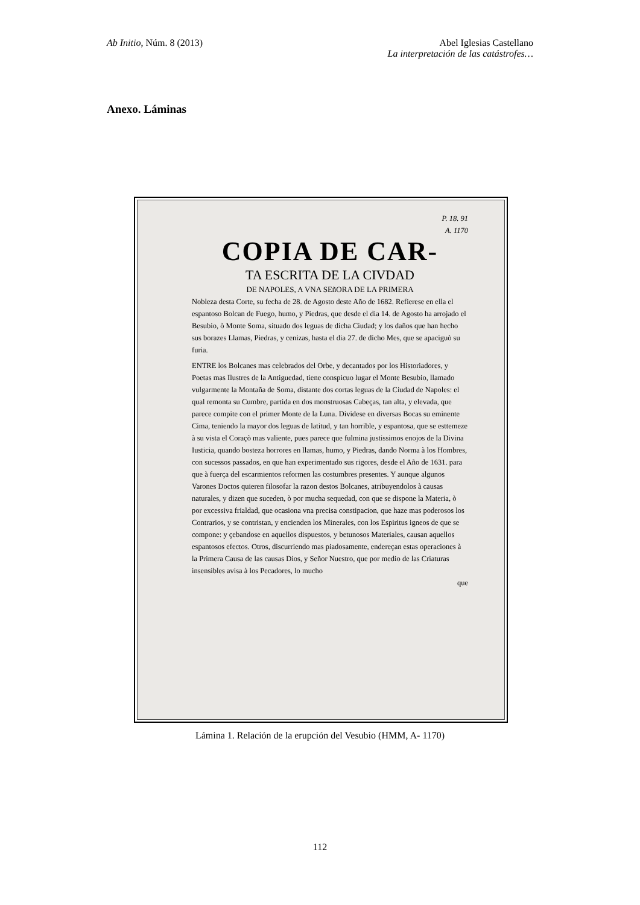Ab Initio, Núm. 8 (2013) Abel Iglesias Castellano
La interpretación de las catástrofes…
Anexo. Láminas
P. 18. 91
A. 1170
COPIA DE CAR-
TA ESCRITA DE LA CIVDAD
DE NAPOLES, A VNA SEñORA DE LA PRIMERA
Nobleza desta Corte, su fecha de 28. de Agosto deste Año de 1682. Refierese en ella el espantoso Bolcan de Fuego, humo, y Piedras, que desde el dia 14. de Agosto ha arrojado el Besubio, ò Monte Soma, situado dos leguas de dicha Ciudad; y los daños que han hecho sus borazes Llamas, Piedras, y cenizas, hasta el dia 27. de dicho Mes, que se apaciguò su furia.
ENTRE los Bolcanes mas celebrados del Orbe, y decantados por los Historiadores, y Poetas mas Ilustres de la Antiguedad, tiene conspicuo lugar el Monte Besubio, llamado vulgarmente la Montaña de Soma, distante dos cortas leguas de la Ciudad de Napoles: el qual remonta su Cumbre, partida en dos monstruosas Cabeças, tan alta, y elevada, que parece compite con el primer Monte de la Luna. Dividese en diversas Bocas su eminente Cima, teniendo la mayor dos leguas de latitud, y tan horrible, y espantosa, que se esttemeze à su vista el Coraçò mas valiente, pues parece que fulmina justissimos enojos de la Divina Iusticia, quando bosteza horrores en llamas, humo, y Piedras, dando Norma à los Hombres, con sucessos passados, en que han experimentado sus rigores, desde el Año de 1631. para que à fuerça del escarmientos reformen las costumbres presentes. Y aunque algunos Varones Doctos quieren filosofar la razon destos Bolcanes, atribuyendolos à causas naturales, y dizen que suceden, ò por mucha sequedad, con que se dispone la Materia, ò por excessiva frialdad, que ocasiona vna precisa constipacion, que haze mas poderosos los Contrarios, y se contristan, y encienden los Minerales, con los Espiritus igneos de que se compone: y çebandose en aquellos dispuestos, y betunosos Materiales, causan aquellos espantosos efectos. Otros, discurriendo mas piadosamente, endereçan estas operaciones à la Primera Causa de las causas Dios, y Señor Nuestro, que por medio de las Criaturas insensibles avisa à los Pecadores, lo mucho
que
Lámina 1. Relación de la erupción del Vesubio (HMM, A- 1170)
112